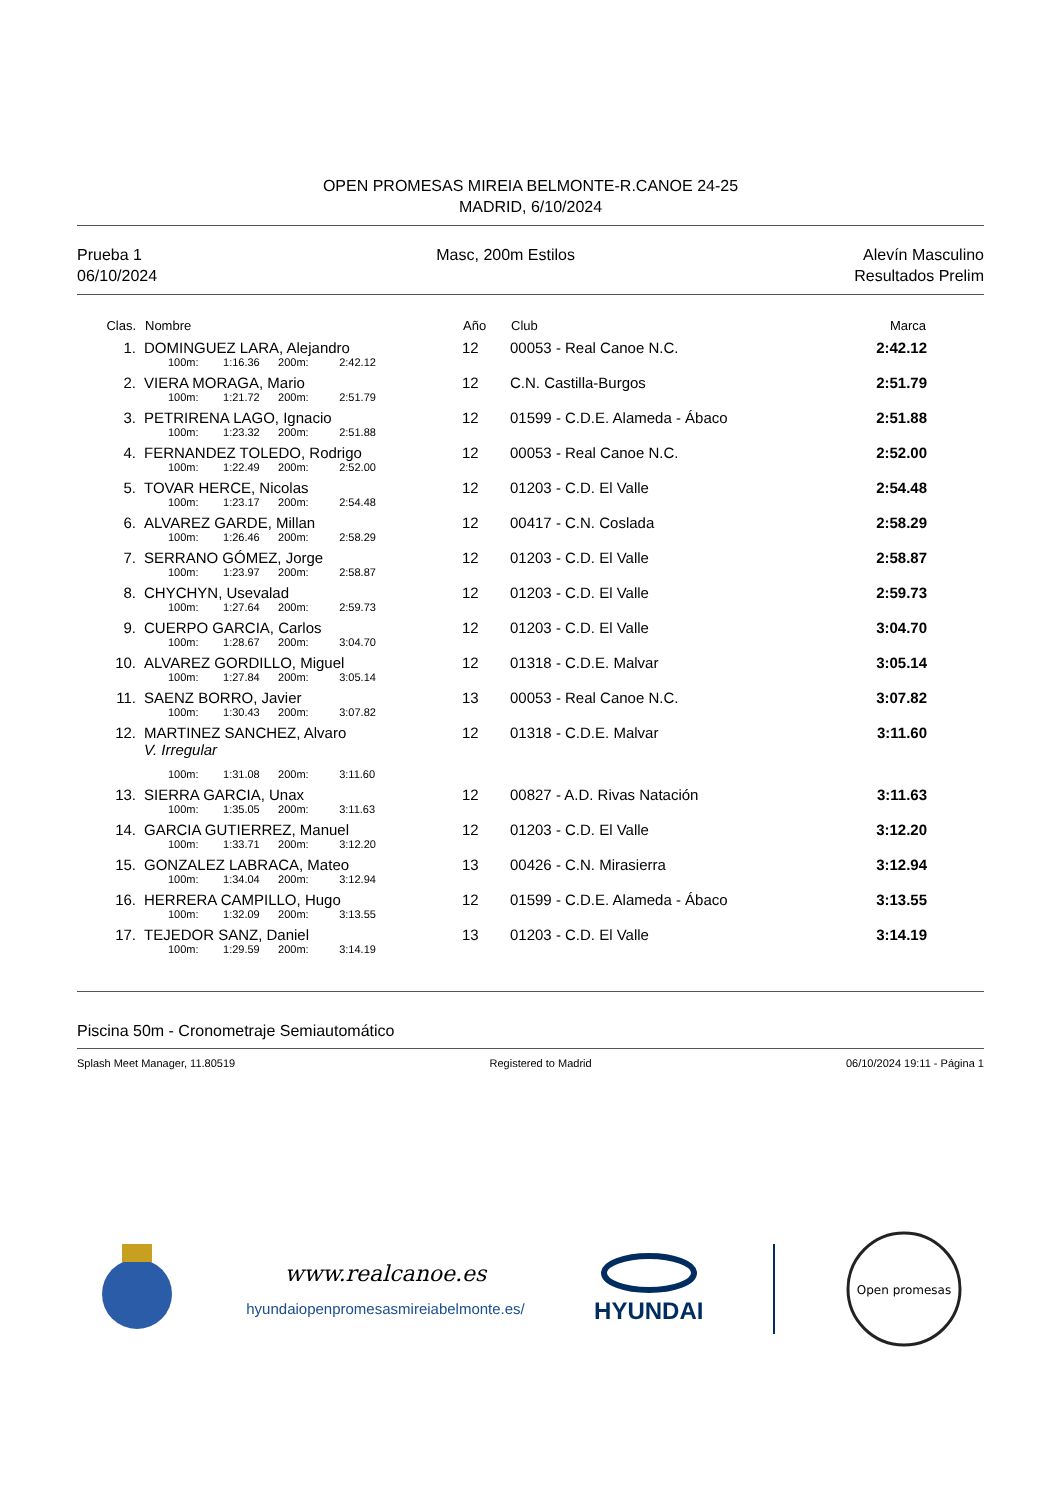OPEN PROMESAS MIREIA BELMONTE-R.CANOE 24-25
MADRID, 6/10/2024
Prueba 1
06/10/2024
Masc, 200m Estilos Alevín Masculino
Resultados Prelim
| Clas. | Nombre | Año | Club | Marca | |
| --- | --- | --- | --- | --- | --- |
| 1. | DOMINGUEZ LARA, Alejandro | 12 | 00053 - Real Canoe N.C. | 2:42.12 | |
| | 100m: 1:16.36 200m: 2:42.12 | | | | |
| 2. | VIERA MORAGA, Mario | 12 | C.N. Castilla-Burgos | 2:51.79 | |
| | 100m: 1:21.72 200m: 2:51.79 | | | | |
| 3. | PETRIRENA LAGO, Ignacio | 12 | 01599 - C.D.E. Alameda - Ábaco | 2:51.88 | |
| | 100m: 1:23.32 200m: 2:51.88 | | | | |
| 4. | FERNANDEZ TOLEDO, Rodrigo | 12 | 00053 - Real Canoe N.C. | 2:52.00 | |
| | 100m: 1:22.49 200m: 2:52.00 | | | | |
| 5. | TOVAR HERCE, Nicolas | 12 | 01203 - C.D. El Valle | 2:54.48 | |
| | 100m: 1:23.17 200m: 2:54.48 | | | | |
| 6. | ALVAREZ GARDE, Millan | 12 | 00417 - C.N. Coslada | 2:58.29 | |
| | 100m: 1:26.46 200m: 2:58.29 | | | | |
| 7. | SERRANO GÓMEZ, Jorge | 12 | 01203 - C.D. El Valle | 2:58.87 | |
| | 100m: 1:23.97 200m: 2:58.87 | | | | |
| 8. | CHYCHYN, Usevalad | 12 | 01203 - C.D. El Valle | 2:59.73 | |
| | 100m: 1:27.64 200m: 2:59.73 | | | | |
| 9. | CUERPO GARCIA, Carlos | 12 | 01203 - C.D. El Valle | 3:04.70 | |
| | 100m: 1:28.67 200m: 3:04.70 | | | | |
| 10. | ALVAREZ GORDILLO, Miguel | 12 | 01318 - C.D.E. Malvar | 3:05.14 | |
| | 100m: 1:27.84 200m: 3:05.14 | | | | |
| 11. | SAENZ BORRO, Javier | 13 | 00053 - Real Canoe N.C. | 3:07.82 | |
| | 100m: 1:30.43 200m: 3:07.82 | | | | |
| 12. | MARTINEZ SANCHEZ, Alvaro V. Irregular | 12 | 01318 - C.D.E. Malvar | 3:11.60 | |
| | 100m: 1:31.08 200m: 3:11.60 | | | | |
| 13. | SIERRA GARCIA, Unax | 12 | 00827 - A.D. Rivas Natación | 3:11.63 | |
| | 100m: 1:35.05 200m: 3:11.63 | | | | |
| 14. | GARCIA GUTIERREZ, Manuel | 12 | 01203 - C.D. El Valle | 3:12.20 | |
| | 100m: 1:33.71 200m: 3:12.20 | | | | |
| 15. | GONZALEZ LABRACA, Mateo | 13 | 00426 - C.N. Mirasierra | 3:12.94 | |
| | 100m: 1:34.04 200m: 3:12.94 | | | | |
| 16. | HERRERA CAMPILLO, Hugo | 12 | 01599 - C.D.E. Alameda - Ábaco | 3:13.55 | |
| | 100m: 1:32.09 200m: 3:13.55 | | | | |
| 17. | TEJEDOR SANZ, Daniel | 13 | 01203 - C.D. El Valle | 3:14.19 | |
| | 100m: 1:29.59 200m: 3:14.19 | | | | |
Piscina 50m - Cronometraje Semiautomático
Splash Meet Manager, 11.80519 Registered to Madrid 06/10/2024 19:11 - Página 1
www.realcanoe.es
hyundaiopenpromesasmireiabelmonte.es/
HYUNDAI
Open promesas